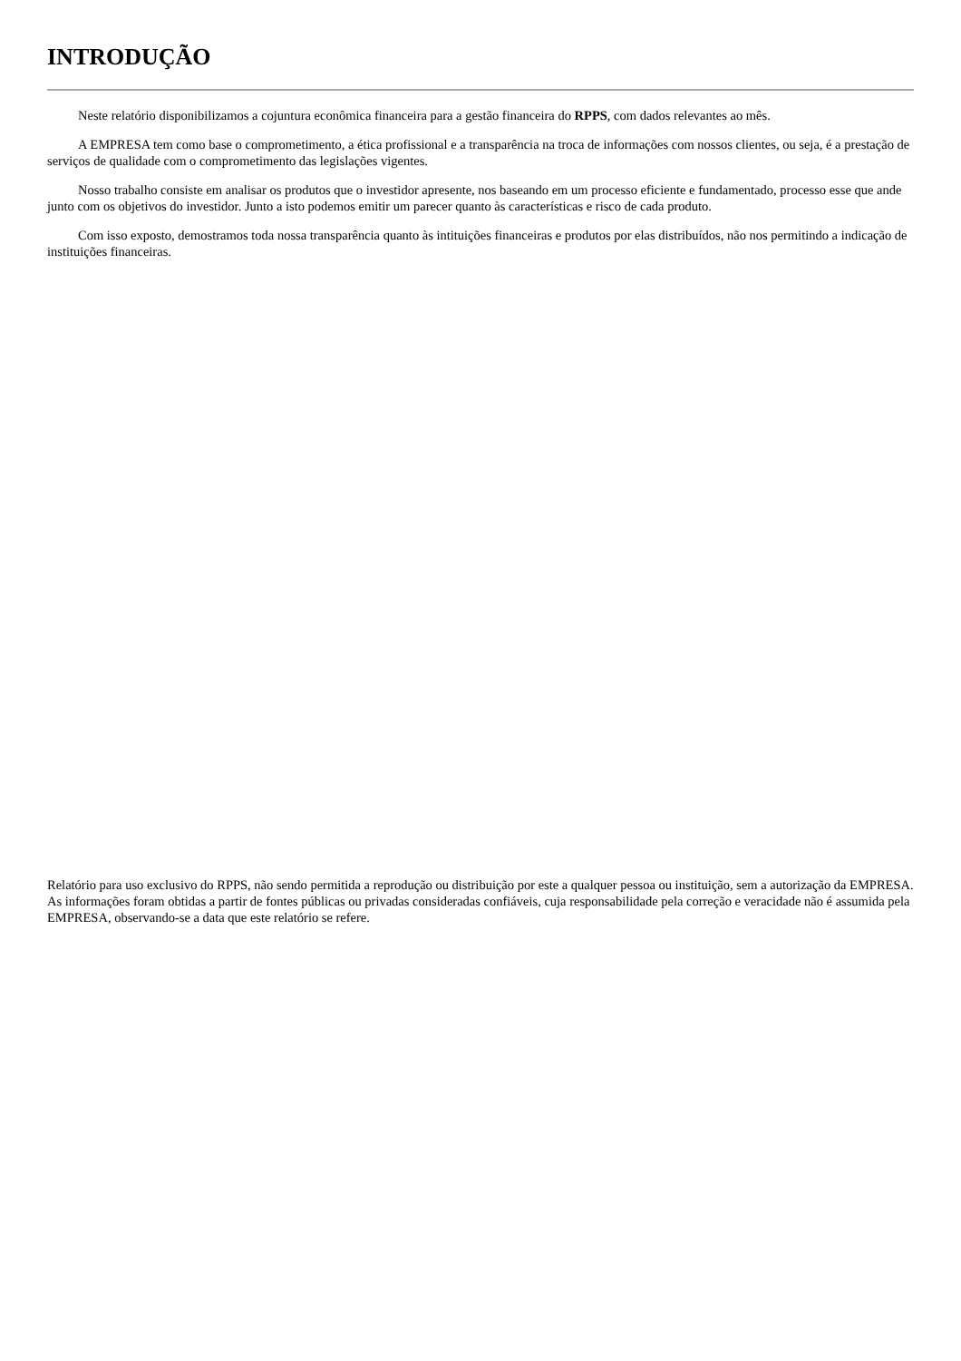INTRODUÇÃO
Neste relatório disponibilizamos a cojuntura econômica financeira para a gestão financeira do RPPS, com dados relevantes ao mês.
A EMPRESA tem como base o comprometimento, a ética profissional e a transparência na troca de informações com nossos clientes, ou seja, é a prestação de serviços de qualidade com o comprometimento das legislações vigentes.
Nosso trabalho consiste em analisar os produtos que o investidor apresente, nos baseando em um processo eficiente e fundamentado, processo esse que ande junto com os objetivos do investidor. Junto a isto podemos emitir um parecer quanto às características e risco de cada produto.
Com isso exposto, demostramos toda nossa transparência quanto às intituições financeiras e produtos por elas distribuídos, não nos permitindo a indicação de instituições financeiras.
Relatório para uso exclusivo do RPPS, não sendo permitida a reprodução ou distribuição por este a qualquer pessoa ou instituição, sem a autorização da EMPRESA. As informações foram obtidas a partir de fontes públicas ou privadas consideradas confiáveis, cuja responsabilidade pela correção e veracidade não é assumida pela EMPRESA, observando-se a data que este relatório se refere.